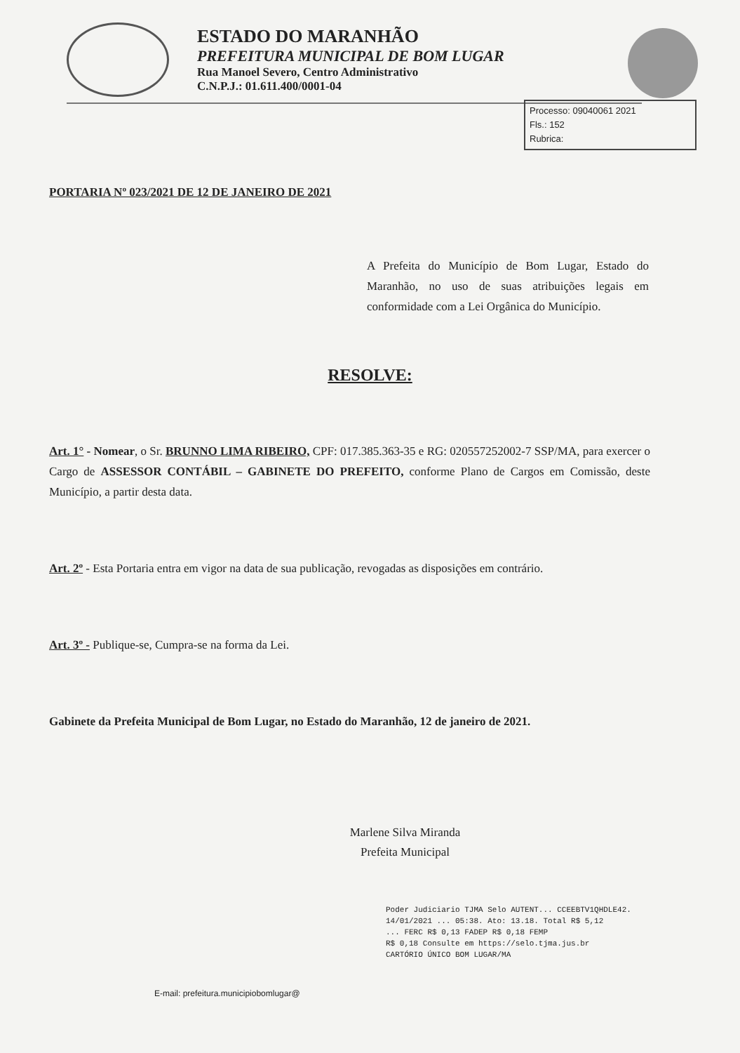ESTADO DO MARANHÃO
PREFEITURA MUNICIPAL DE BOM LUGAR
Rua Manoel Severo, Centro Administrativo
C.N.P.J.: 01.611.400/0001-04
Processo: 09040061 2021
Fls.: 152
Rubrica:
PORTARIA Nº 023/2021 DE 12 DE JANEIRO DE 2021
A Prefeita do Município de Bom Lugar, Estado do Maranhão, no uso de suas atribuições legais em conformidade com a Lei Orgânica do Município.
RESOLVE:
Art. 1° - Nomear, o Sr. BRUNNO LIMA RIBEIRO, CPF: 017.385.363-35 e RG: 020557252002-7 SSP/MA, para exercer o Cargo de ASSESSOR CONTÁBIL – GABINETE DO PREFEITO, conforme Plano de Cargos em Comissão, deste Município, a partir desta data.
Art. 2º - Esta Portaria entra em vigor na data de sua publicação, revogadas as disposições em contrário.
Art. 3º - Publique-se, Cumpra-se na forma da Lei.
Gabinete da Prefeita Municipal de Bom Lugar, no Estado do Maranhão, 12 de janeiro de 2021.
Marlene Silva Miranda
Prefeita Municipal
Poder Judiciario TJMA Selo AUTENT... CCEEBTV1QHDLE42.
14/01/2021 ... 05:38. Ato: 13.18. Total R$ 5,12
... FERC R$ 0,13 FADEP R$ 0,18 FEMP
R$ 0,18 Consulte em https://selo.tjma.jus.br
CARTÓRIO ÚNICO BOM LUGAR/MA
E-mail: prefeitura.municipiobomlugar@